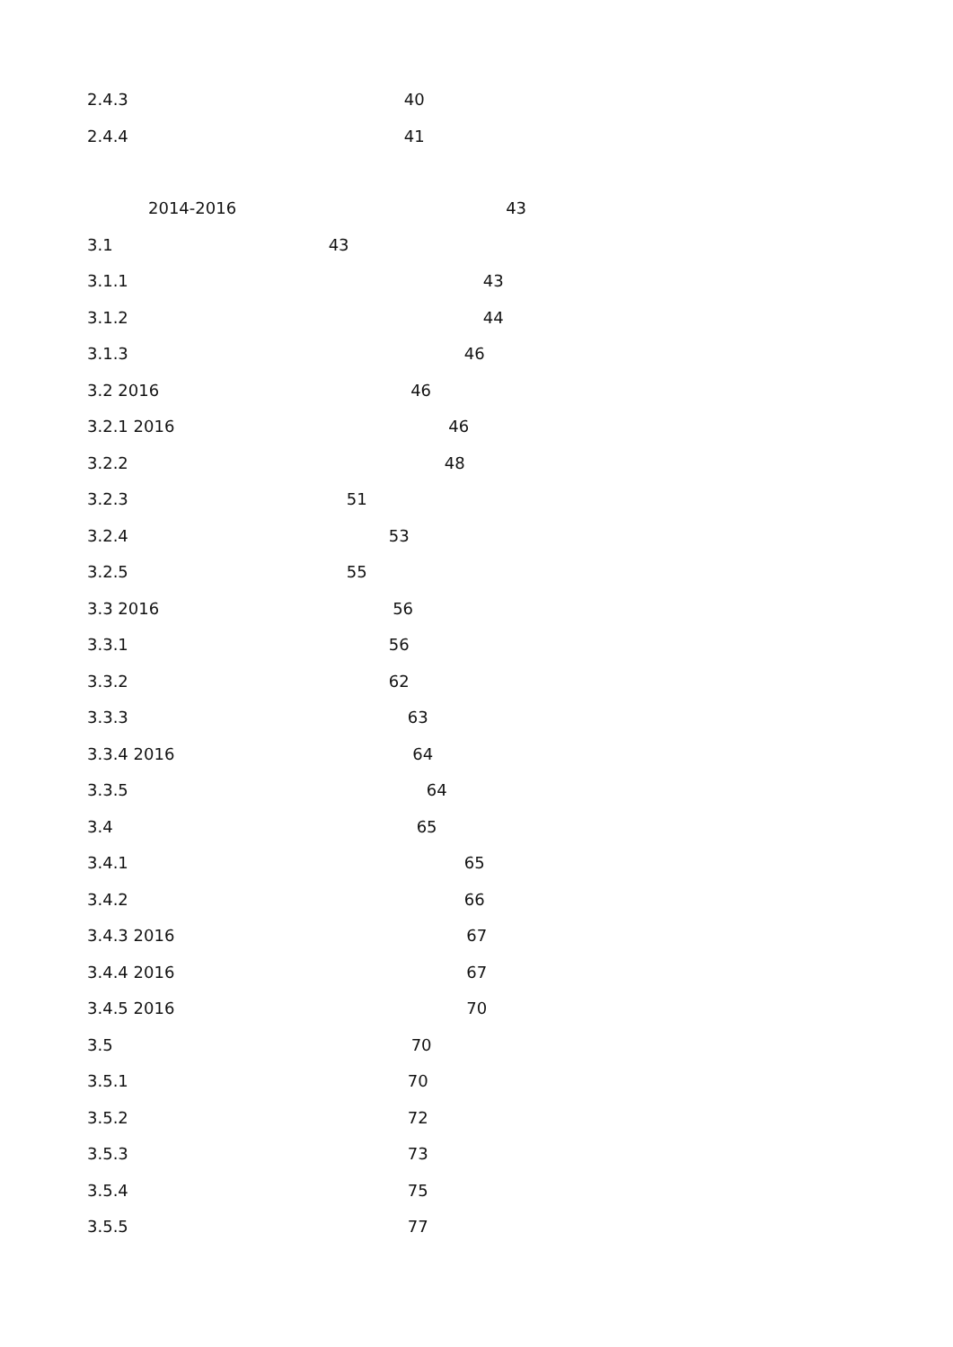2.4.3 40
2.4.4 41
2014-2016 43
3.1 43
3.1.1 43
3.1.2 44
3.1.3 46
3.2 2016 46
3.2.1 2016 46
3.2.2 48
3.2.3 51
3.2.4 53
3.2.5 55
3.3 2016 56
3.3.1 56
3.3.2 62
3.3.3 63
3.3.4 2016 64
3.3.5 64
3.4 65
3.4.1 65
3.4.2 66
3.4.3 2016 67
3.4.4 2016 67
3.4.5 2016 70
3.5 70
3.5.1 70
3.5.2 72
3.5.3 73
3.5.4 75
3.5.5 77